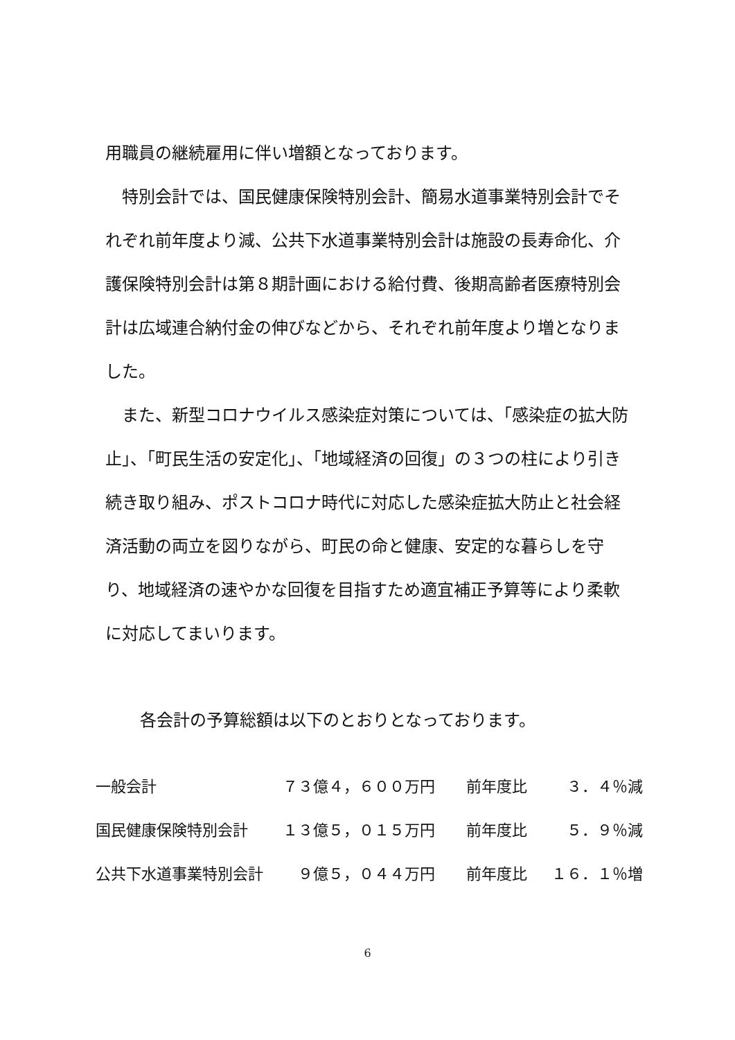用職員の継続雇用に伴い増額となっております。
　特別会計では、国民健康保険特別会計、簡易水道事業特別会計でそれぞれ前年度より減、公共下水道事業特別会計は施設の長寿命化、介護保険特別会計は第８期計画における給付費、後期高齢者医療特別会計は広域連合納付金の伸びなどから、それぞれ前年度より増となりました。
　また、新型コロナウイルス感染症対策については、「感染症の拡大防止」、「町民生活の安定化」、「地域経済の回復」の３つの柱により引き続き取り組み、ポストコロナ時代に対応した感染症拡大防止と社会経済活動の両立を図りながら、町民の命と健康、安定的な暮らしを守り、地域経済の速やかな回復を目指すため適宜補正予算等により柔軟に対応してまいります。
各会計の予算総額は以下のとおりとなっております。
| 一般会計 | ７３億４，６００万円 | | 前年度比 | ３．４％減 |
| 国民健康保険特別会計 | １３億５，０１５万円 | | 前年度比 | ５．９％減 |
| 公共下水道事業特別会計 | ９億５，０４４万円 | | 前年度比 | １６．１％増 |
6